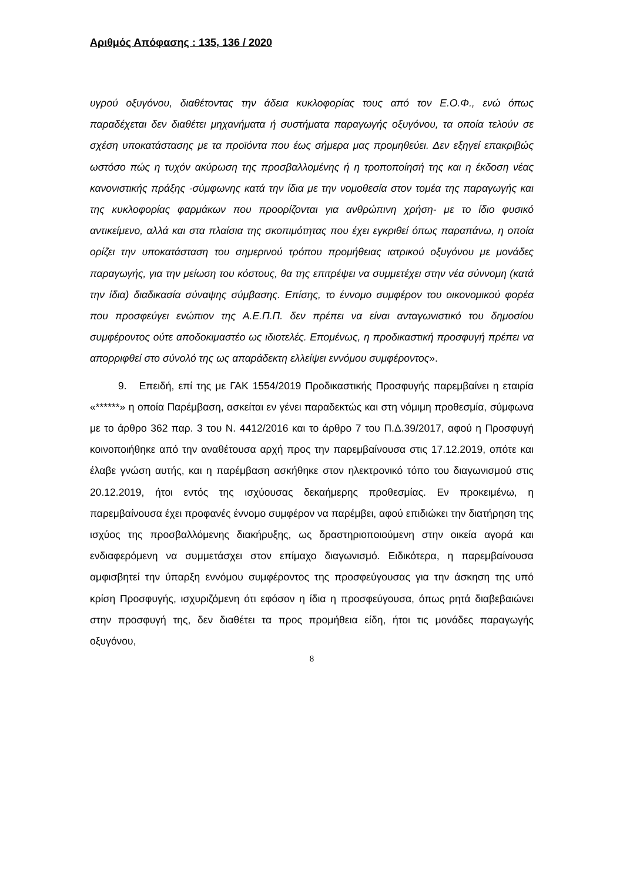Αριθμός Απόφασης : 135, 136 / 2020
υγρού οξυγόνου, διαθέτοντας την άδεια κυκλοφορίας τους από τον Ε.Ο.Φ., ενώ όπως παραδέχεται δεν διαθέτει μηχανήματα ή συστήματα παραγωγής οξυγόνου, τα οποία τελούν σε σχέση υποκατάστασης με τα προϊόντα που έως σήμερα μας προμηθεύει. Δεν εξηγεί επακριβώς ωστόσο πώς η τυχόν ακύρωση της προσβαλλομένης ή η τροποποίησή της και η έκδοση νέας κανονιστικής πράξης -σύμφωνης κατά την ίδια με την νομοθεσία στον τομέα της παραγωγής και της κυκλοφορίας φαρμάκων που προορίζονται για ανθρώπινη χρήση- με το ίδιο φυσικό αντικείμενο, αλλά και στα πλαίσια της σκοπιμότητας που έχει εγκριθεί όπως παραπάνω, η οποία ορίζει την υποκατάσταση του σημερινού τρόπου προμήθειας ιατρικού οξυγόνου με μονάδες παραγωγής, για την μείωση του κόστους, θα της επιτρέψει να συμμετέχει στην νέα σύννομη (κατά την ίδια) διαδικασία σύναψης σύμβασης. Επίσης, το έννομο συμφέρον του οικονομικού φορέα που προσφεύγει ενώπιον της Α.Ε.Π.Π. δεν πρέπει να είναι ανταγωνιστικό του δημοσίου συμφέροντος ούτε αποδοκιμαστέο ως ιδιοτελές. Επομένως, η προδικαστική προσφυγή πρέπει να απορριφθεί στο σύνολό της ως απαράδεκτη ελλείψει εννόμου συμφέροντος».
9. Επειδή, επί της με ΓΑΚ 1554/2019 Προδικαστικής Προσφυγής παρεμβαίνει η εταιρία «******» η οποία Παρέμβαση, ασκείται εν γένει παραδεκτώς και στη νόμιμη προθεσμία, σύμφωνα με το άρθρο 362 παρ. 3 του Ν. 4412/2016 και το άρθρο 7 του Π.Δ.39/2017, αφού η Προσφυγή κοινοποιήθηκε από την αναθέτουσα αρχή προς την παρεμβαίνουσα στις 17.12.2019, οπότε και έλαβε γνώση αυτής, και η παρέμβαση ασκήθηκε στον ηλεκτρονικό τόπο του διαγωνισμού στις 20.12.2019, ήτοι εντός της ισχύουσας δεκαήμερης προθεσμίας. Εν προκειμένω, η παρεμβαίνουσα έχει προφανές έννομο συμφέρον να παρέμβει, αφού επιδιώκει την διατήρηση της ισχύος της προσβαλλόμενης διακήρυξης, ως δραστηριοποιούμενη στην οικεία αγορά και ενδιαφερόμενη να συμμετάσχει στον επίμαχο διαγωνισμό. Ειδικότερα, η παρεμβαίνουσα αμφισβητεί την ύπαρξη εννόμου συμφέροντος της προσφεύγουσας για την άσκηση της υπό κρίση Προσφυγής, ισχυριζόμενη ότι εφόσον η ίδια η προσφεύγουσα, όπως ρητά διαβεβαιώνει στην προσφυγή της, δεν διαθέτει τα προς προμήθεια είδη, ήτοι τις μονάδες παραγωγής οξυγόνου,
8